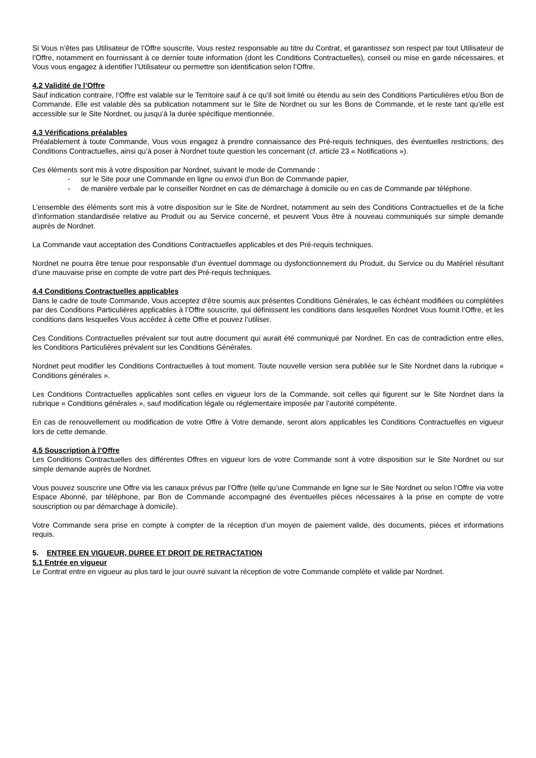Si Vous n’êtes pas Utilisateur de l’Offre souscrite, Vous restez responsable au titre du Contrat, et garantissez son respect par tout Utilisateur de l’Offre, notamment en fournissant à ce dernier toute information (dont les Conditions Contractuelles), conseil ou mise en garde nécessaires, et Vous vous engagez à identifier l’Utilisateur ou permettre son identification selon l’Offre.
4.2 Validité de l’Offre
Sauf indication contraire, l’Offre est valable sur le Territoire sauf à ce qu’il soit limité ou étendu au sein des Conditions Particulières et/ou Bon de Commande. Elle est valable dès sa publication notamment sur le Site de Nordnet ou sur les Bons de Commande, et le reste tant qu’elle est accessible sur le Site Nordnet, ou jusqu’à la durée spécifique mentionnée.
4.3 Vérifications préalables
Préalablement à toute Commande, Vous vous engagez à prendre connaissance des Pré-requis techniques, des éventuelles restrictions, des Conditions Contractuelles, ainsi qu’à poser à Nordnet toute question les concernant (cf. article 23 « Notifications »).
Ces éléments sont mis à votre disposition par Nordnet, suivant le mode de Commande :
- sur le Site pour une Commande en ligne ou envoi d’un Bon de Commande papier,
- de manière verbale par le conseiller Nordnet en cas de démarchage à domicile ou en cas de Commande par téléphone.
L’ensemble des éléments sont mis à votre disposition sur le Site de Nordnet, notamment au sein des Conditions Contractuelles et de la fiche d’information standardisée relative au Produit ou au Service concerné, et peuvent Vous être à nouveau communiqués sur simple demande auprès de Nordnet.
La Commande vaut acceptation des Conditions Contractuelles applicables et des Pré-requis techniques.
Nordnet ne pourra être tenue pour responsable d’un éventuel dommage ou dysfonctionnement du Produit, du Service ou du Matériel résultant d’une mauvaise prise en compte de votre part des Pré-requis techniques.
4.4 Conditions Contractuelles applicables
Dans le cadre de toute Commande, Vous acceptez d’être soumis aux présentes Conditions Générales, le cas échéant modifiées ou complétées par des Conditions Particulières applicables à l’Offre souscrite, qui définissent les conditions dans lesquelles Nordnet Vous fournit l’Offre, et les conditions dans lesquelles Vous accédez à cette Offre et pouvez l’utiliser.
Ces Conditions Contractuelles prévalent sur tout autre document qui aurait été communiqué par Nordnet. En cas de contradiction entre elles, les Conditions Particulières prévalent sur les Conditions Générales.
Nordnet peut modifier les Conditions Contractuelles à tout moment. Toute nouvelle version sera publiée sur le Site Nordnet dans la rubrique « Conditions générales ».
Les Conditions Contractuelles applicables sont celles en vigueur lors de la Commande, soit celles qui figurent sur le Site Nordnet dans la rubrique « Conditions générales », sauf modification légale ou réglementaire imposée par l’autorité compétente.
En cas de renouvellement ou modification de votre Offre à Votre demande, seront alors applicables les Conditions Contractuelles en vigueur lors de cette demande.
4.5 Souscription à l’Offre
Les Conditions Contractuelles des différentes Offres en vigueur lors de votre Commande sont à votre disposition sur le Site Nordnet ou sur simple demande auprès de Nordnet.
Vous pouvez souscrire une Offre via les canaux prévus par l’Offre (telle qu’une Commande en ligne sur le Site Nordnet ou selon l’Offre via votre Espace Abonné, par téléphone, par Bon de Commande accompagné des éventuelles pièces nécessaires à la prise en compte de votre souscription ou par démarchage à domicile).
Votre Commande sera prise en compte à compter de la réception d’un moyen de paiement valide, des documents, pièces et informations requis.
5. ENTREE EN VIGUEUR, DUREE ET DROIT DE RETRACTATION
5.1 Entrée en vigueur
Le Contrat entre en vigueur au plus tard le jour ouvré suivant la réception de votre Commande complète et valide par Nordnet.